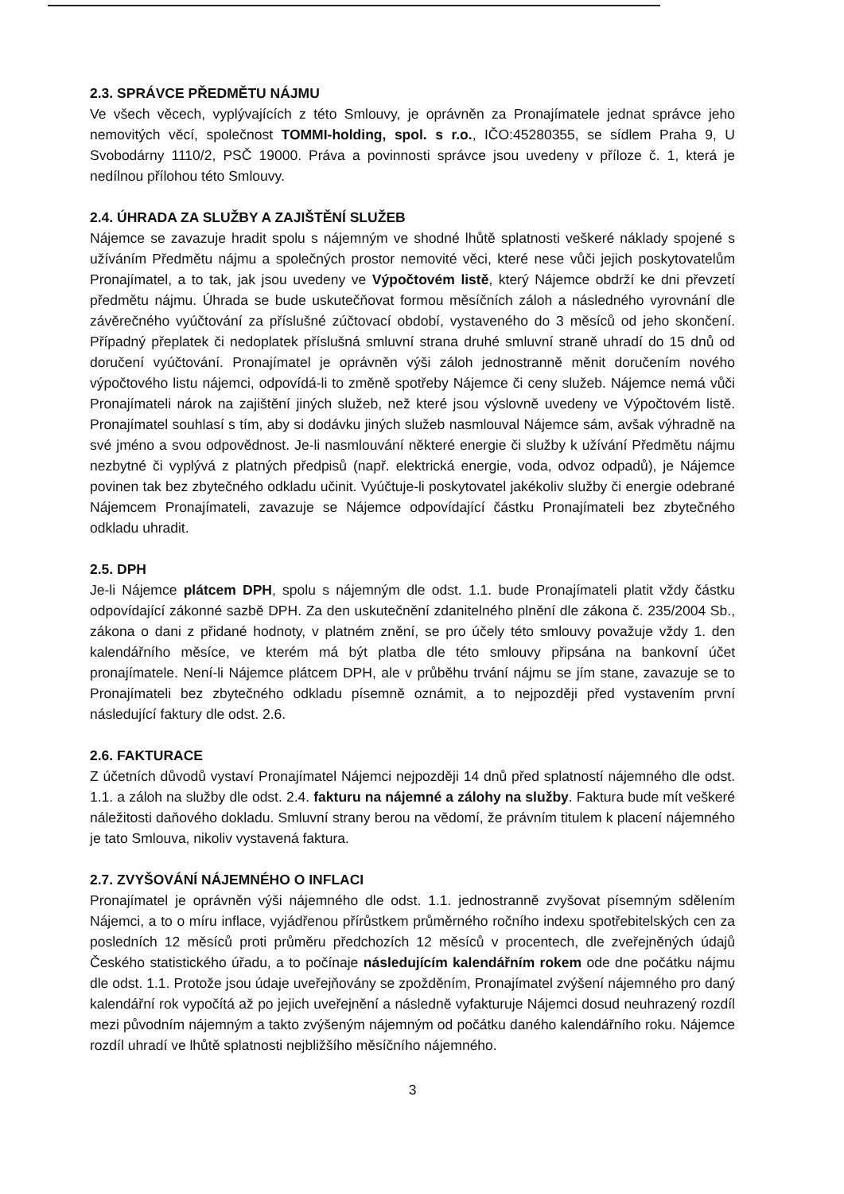2.3. SPRÁVCE PŘEDMĚTU NÁJMU
Ve všech věcech, vyplývajících z této Smlouvy, je oprávněn za Pronajímatele jednat správce jeho nemovitých věcí, společnost TOMMI-holding, spol. s r.o., IČO:45280355, se sídlem Praha 9, U Svobodárny 1110/2, PSČ 19000. Práva a povinnosti správce jsou uvedeny v příloze č. 1, která je nedílnou přílohou této Smlouvy.
2.4. ÚHRADA ZA SLUŽBY A ZAJIŠTĚNÍ SLUŽEB
Nájemce se zavazuje hradit spolu s nájemným ve shodné lhůtě splatnosti veškeré náklady spojené s užíváním Předmětu nájmu a společných prostor nemovité věci, které nese vůči jejich poskytovatelům Pronajímatel, a to tak, jak jsou uvedeny ve Výpočtovém listě, který Nájemce obdrží ke dni převzetí předmětu nájmu. Úhrada se bude uskutečňovat formou měsíčních záloh a následného vyrovnání dle závěrečného vyúčtování za příslušné zúčtovací období, vystaveného do 3 měsíců od jeho skončení. Případný přeplatek či nedoplatek příslušná smluvní strana druhé smluvní straně uhradí do 15 dnů od doručení vyúčtování. Pronajímatel je oprávněn výši záloh jednostranně měnit doručením nového výpočtového listu nájemci, odpovídá-li to změně spotřeby Nájemce či ceny služeb. Nájemce nemá vůči Pronajímateli nárok na zajištění jiných služeb, než které jsou výslovně uvedeny ve Výpočtovém listě. Pronajímatel souhlasí s tím, aby si dodávku jiných služeb nasmlouval Nájemce sám, avšak výhradně na své jméno a svou odpovědnost. Je-li nasmlouvání některé energie či služby k užívání Předmětu nájmu nezbytné či vyplývá z platných předpisů (např. elektrická energie, voda, odvoz odpadů), je Nájemce povinen tak bez zbytečného odkladu učinit. Vyúčtuje-li poskytovatel jakékoliv služby či energie odebrané Nájemcem Pronajímateli, zavazuje se Nájemce odpovídající částku Pronajímateli bez zbytečného odkladu uhradit.
2.5. DPH
Je-li Nájemce plátcem DPH, spolu s nájemným dle odst. 1.1. bude Pronajímateli platit vždy částku odpovídající zákonné sazbě DPH. Za den uskutečnění zdanitelného plnění dle zákona č. 235/2004 Sb., zákona o dani z přidané hodnoty, v platném znění, se pro účely této smlouvy považuje vždy 1. den kalendářního měsíce, ve kterém má být platba dle této smlouvy připsána na bankovní účet pronajímatele. Není-li Nájemce plátcem DPH, ale v průběhu trvání nájmu se jím stane, zavazuje se to Pronajímateli bez zbytečného odkladu písemně oznámit, a to nejpozději před vystavením první následující faktury dle odst. 2.6.
2.6. FAKTURACE
Z účetních důvodů vystaví Pronajímatel Nájemci nejpozději 14 dnů před splatností nájemného dle odst. 1.1. a záloh na služby dle odst. 2.4. fakturu na nájemné a zálohy na služby. Faktura bude mít veškeré náležitosti daňového dokladu. Smluvní strany berou na vědomí, že právním titulem k placení nájemného je tato Smlouva, nikoliv vystavená faktura.
2.7. ZVYŠOVÁNÍ NÁJEMNÉHO O INFLACI
Pronajímatel je oprávněn výši nájemného dle odst. 1.1. jednostranně zvyšovat písemným sdělením Nájemci, a to o míru inflace, vyjádřenou přírůstkem průměrného ročního indexu spotřebitelských cen za posledních 12 měsíců proti průměru předchozích 12 měsíců v procentech, dle zveřejněných údajů Českého statistického úřadu, a to počínaje následujícím kalendářním rokem ode dne počátku nájmu dle odst. 1.1. Protože jsou údaje uveřejňovány se zpožděním, Pronajímatel zvýšení nájemného pro daný kalendářní rok vypočítá až po jejich uveřejnění a následně vyfakturuje Nájemci dosud neuhrazený rozdíl mezi původním nájemným a takto zvýšeným nájemným od počátku daného kalendářního roku. Nájemce rozdíl uhradí ve lhůtě splatnosti nejbližšího měsíčního nájemného.
3